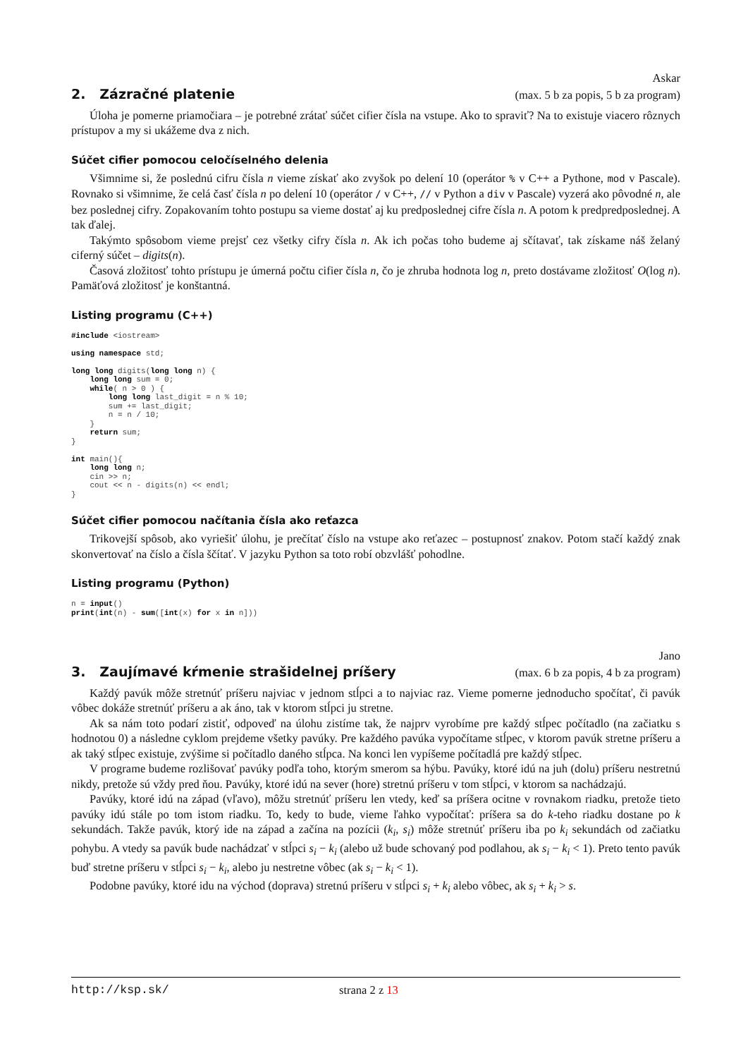Askar
2. Zázračné platenie
(max. 5 b za popis, 5 b za program)
Úloha je pomerne priamočiara – je potrebné zrátať súčet cifier čísla na vstupe. Ako to spraviť? Na to existuje viacero rôznych prístupov a my si ukážeme dva z nich.
Súčet cifier pomocou celočíselného delenia
Všimnime si, že poslednú cifru čísla n vieme získať ako zvyšok po delení 10 (operátor % v C++ a Pythone, mod v Pascale). Rovnako si všimnime, že celá časť čísla n po delení 10 (operátor / v C++, // v Python a div v Pascale) vyzerá ako pôvodné n, ale bez poslednej cifry. Zopakovaním tohto postupu sa vieme dostať aj ku predposlednej cifre čísla n. A potom k predpredposlednej. A tak ďalej.
Takýmto spôsobom vieme prejsť cez všetky cifry čísla n. Ak ich počas toho budeme aj sčítavať, tak získame náš želaný ciferný súčet – digits(n).
Časová zložitosť tohto prístupu je úmerná počtu cifier čísla n, čo je zhruba hodnota log n, preto dostávame zložitosť O(log n). Pamäťová zložitosť je konštantná.
Listing programu (C++)
#include <iostream>

using namespace std;

long long digits(long long n) {
    long long sum = 0;
    while( n > 0 ) {
        long long last_digit = n % 10;
        sum += last_digit;
        n = n / 10;
    }
    return sum;
}

int main(){
    long long n;
    cin >> n;
    cout << n - digits(n) << endl;
}
Súčet cifier pomocou načítania čísla ako reťazca
Trikovejší spôsob, ako vyriešiť úlohu, je prečítať číslo na vstupe ako reťazec – postupnosť znakov. Potom stačí každý znak skonvertovať na číslo a čísla ščítať. V jazyku Python sa toto robí obzvlášť pohodlne.
Listing programu (Python)
n = input()
print(int(n) - sum([int(x) for x in n]))
Jano
3. Zaujímavé kŕmenie strašidelnej príšery
(max. 6 b za popis, 4 b za program)
Každý pavúk môže stretnúť príšeru najviac v jednom stĺpci a to najviac raz. Vieme pomerne jednoducho spočítať, či pavúk vôbec dokáže stretnúť príšeru a ak áno, tak v ktorom stĺpci ju stretne.
Ak sa nám toto podarí zistiť, odpoveď na úlohu zistíme tak, že najprv vyrobíme pre každý stĺpec počítadlo (na začiatku s hodnotou 0) a následne cyklom prejdeme všetky pavúky. Pre každého pavúka vypočítame stĺpec, v ktorom pavúk stretne príšeru a ak taký stĺpec existuje, zvýšime si počítadlo daného stĺpca. Na konci len vypíšeme počítadlá pre každý stĺpec.
V programe budeme rozlišovať pavúky podľa toho, ktorým smerom sa hýbu. Pavúky, ktoré idú na juh (dolu) príšeru nestretnú nikdy, pretože sú vždy pred ňou. Pavúky, ktoré idú na sever (hore) stretnú príšeru v tom stĺpci, v ktorom sa nachádzajú.
Pavúky, ktoré idú na západ (vľavo), môžu stretnúť príšeru len vtedy, keď sa príšera ocitne v rovnakom riadku, pretože tieto pavúky idú stále po tom istom riadku. To, kedy to bude, vieme ľahko vypočítať: príšera sa do k-teho riadku dostane po k sekundách. Takže pavúk, ktorý ide na západ a začína na pozícii (k<sub>i</sub>, s<sub>i</sub>) môže stretnúť príšeru iba po k<sub>i</sub> sekundách od začiatku pohybu. A vtedy sa pavúk bude nachádzať v stĺpci s<sub>i</sub> − k<sub>i</sub> (alebo už bude schovaný pod podlahou, ak s<sub>i</sub> − k<sub>i</sub> < 1). Preto tento pavúk buď stretne príšeru v stĺpci s<sub>i</sub> − k<sub>i</sub>, alebo ju nestretne vôbec (ak s<sub>i</sub> − k<sub>i</sub> < 1).
Podobne pavúky, ktoré idu na východ (doprava) stretnú príšeru v stĺpci s<sub>i</sub> + k<sub>i</sub> alebo vôbec, ak s<sub>i</sub> + k<sub>i</sub> > s.
http://ksp.sk/ strana 2 z 13